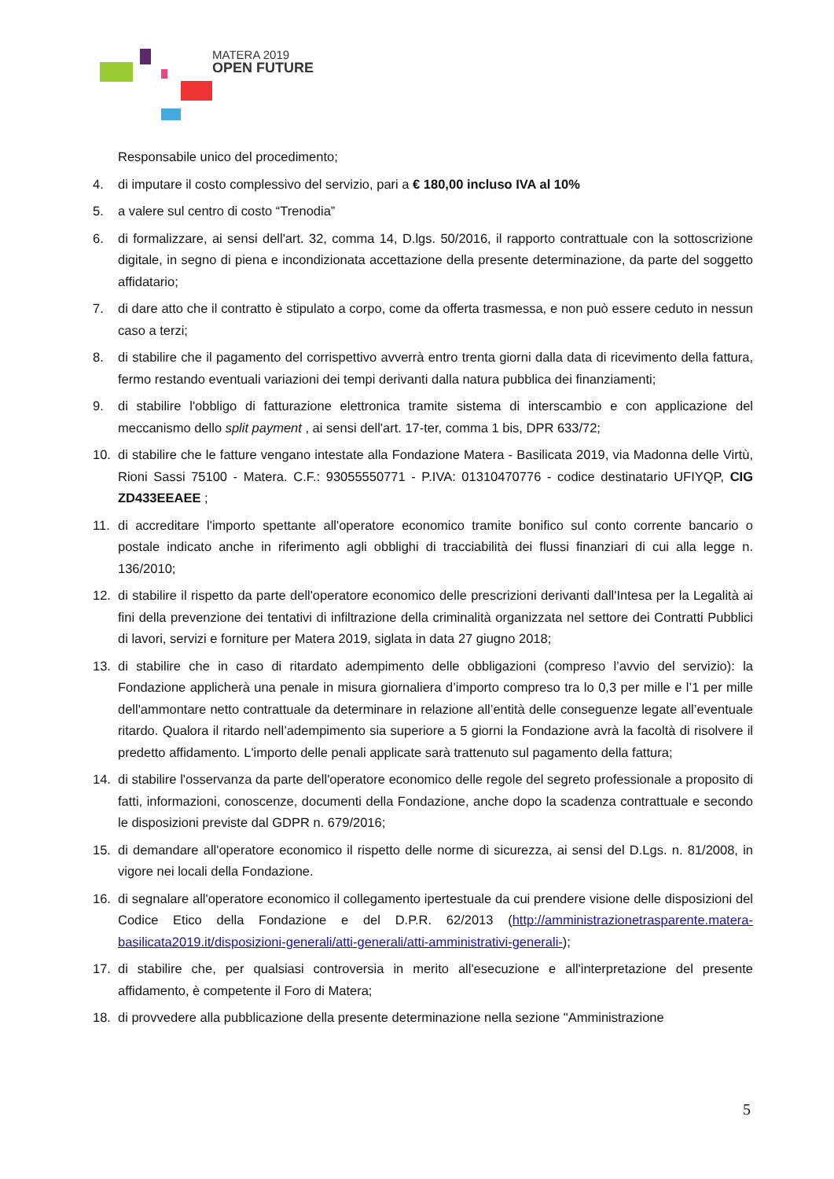MATERA 2019
OPEN FUTURE
Responsabile unico del procedimento;
4. di imputare il costo complessivo del servizio, pari a € 180,00 incluso IVA al 10%
5. a valere sul centro di costo “Trenodia”
6. di formalizzare, ai sensi dell'art. 32, comma 14, D.lgs. 50/2016, il rapporto contrattuale con la sottoscrizione digitale, in segno di piena e incondizionata accettazione della presente determinazione, da parte del soggetto affidatario;
7. di dare atto che il contratto è stipulato a corpo, come da offerta trasmessa, e non può essere ceduto in nessun caso a terzi;
8. di stabilire che il pagamento del corrispettivo avverrà entro trenta giorni dalla data di ricevimento della fattura, fermo restando eventuali variazioni dei tempi derivanti dalla natura pubblica dei finanziamenti;
9. di stabilire l'obbligo di fatturazione elettronica tramite sistema di interscambio e con applicazione del meccanismo dello split payment , ai sensi dell'art. 17-ter, comma 1 bis, DPR 633/72;
10. di stabilire che le fatture vengano intestate alla Fondazione Matera - Basilicata 2019, via Madonna delle Virtù, Rioni Sassi 75100 - Matera. C.F.: 93055550771 - P.IVA: 01310470776 - codice destinatario UFIYQP, CIG ZD433EEAEE ;
11. di accreditare l'importo spettante all'operatore economico tramite bonifico sul conto corrente bancario o postale indicato anche in riferimento agli obblighi di tracciabilità dei flussi finanziari di cui alla legge n. 136/2010;
12. di stabilire il rispetto da parte dell'operatore economico delle prescrizioni derivanti dall'Intesa per la Legalità ai fini della prevenzione dei tentativi di infiltrazione della criminalità organizzata nel settore dei Contratti Pubblici di lavori, servizi e forniture per Matera 2019, siglata in data 27 giugno 2018;
13. di stabilire che in caso di ritardato adempimento delle obbligazioni (compreso l’avvio del servizio): la Fondazione applicherà una penale in misura giornaliera d’importo compreso tra lo 0,3 per mille e l’1 per mille dell'ammontare netto contrattuale da determinare in relazione all’entità delle conseguenze legate all’eventuale ritardo. Qualora il ritardo nell’adempimento sia superiore a 5 giorni la Fondazione avrà la facoltà di risolvere il predetto affidamento. L'importo delle penali applicate sarà trattenuto sul pagamento della fattura;
14. di stabilire l'osservanza da parte dell'operatore economico delle regole del segreto professionale a proposito di fatti, informazioni, conoscenze, documenti della Fondazione, anche dopo la scadenza contrattuale e secondo le disposizioni previste dal GDPR n. 679/2016;
15. di demandare all'operatore economico il rispetto delle norme di sicurezza, ai sensi del D.Lgs. n. 81/2008, in vigore nei locali della Fondazione.
16. di segnalare all'operatore economico il collegamento ipertestuale da cui prendere visione delle disposizioni del Codice Etico della Fondazione e del D.P.R. 62/2013 (http://amministrazionetrasparente.matera-basilicata2019.it/disposizioni-generali/atti-generali/atti-amministrativi-generali-);
17. di stabilire che, per qualsiasi controversia in merito all'esecuzione e all'interpretazione del presente affidamento, è competente il Foro di Matera;
18. di provvedere alla pubblicazione della presente determinazione nella sezione "Amministrazione
5